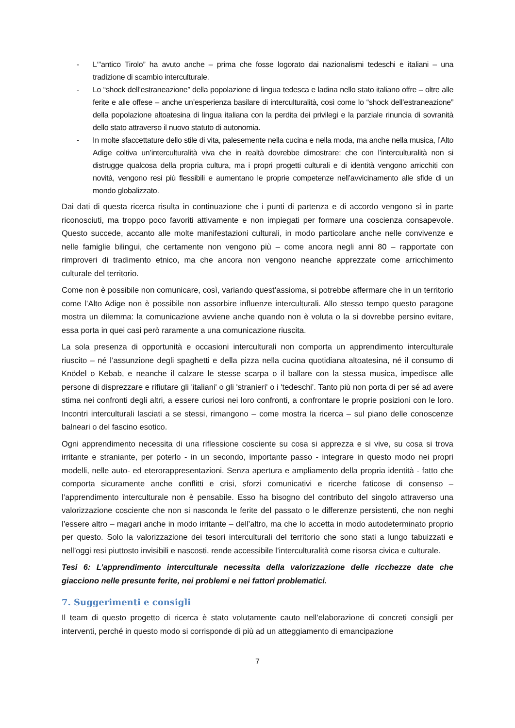- L‘”antico Tirolo” ha avuto anche – prima che fosse logorato dai nazionalismi tedeschi e italiani – una tradizione di scambio interculturale.
- Lo “shock dell’estraneazione” della popolazione di lingua tedesca e ladina nello stato italiano offre – oltre alle ferite e alle offese – anche un’esperienza basilare di interculturalità, così come lo “shock dell’estraneazione” della popolazione altoatesina di lingua italiana con la perdita dei privilegi e la parziale rinuncia di sovranità dello stato attraverso il nuovo statuto di autonomia.
- In molte sfaccettature dello stile di vita, palesemente nella cucina e nella moda, ma anche nella musica, l’Alto Adige coltiva un’interculturalità viva che in realtà dovrebbe dimostrare: che con l’interculturalità non si distrugge qualcosa della propria cultura, ma i propri progetti culturali e di identità vengono arricchiti con novità, vengono resi più flessibili e aumentano le proprie competenze nell’avvicinamento alle sfide di un mondo globalizzato.
Dai dati di questa ricerca risulta in continuazione che i punti di partenza e di accordo vengono sì in parte riconosciuti, ma troppo poco favoriti attivamente e non impiegati per formare una coscienza consapevole. Questo succede, accanto alle molte manifestazioni culturali, in modo particolare anche nelle convivenze e nelle famiglie bilingui, che certamente non vengono più – come ancora negli anni 80 – rapportate con rimproveri di tradimento etnico, ma che ancora non vengono neanche apprezzate come arricchimento culturale del territorio.
Come non è possibile non comunicare, così, variando quest’assioma, si potrebbe affermare che in un territorio come l’Alto Adige non è possibile non assorbire influenze interculturali. Allo stesso tempo questo paragone mostra un dilemma: la comunicazione avviene anche quando non è voluta o la si dovrebbe persino evitare, essa porta in quei casi però raramente a una comunicazione riuscita.
La sola presenza di opportunità e occasioni interculturali non comporta un apprendimento interculturale riuscito – né l’assunzione degli spaghetti e della pizza nella cucina quotidiana altoatesina, né il consumo di Knödel o Kebab, e neanche il calzare le stesse scarpa o il ballare con la stessa musica, impedisce alle persone di disprezzare e rifiutare gli 'italiani' o gli 'stranieri' o i 'tedeschi'. Tanto più non porta di per sé ad avere stima nei confronti degli altri, a essere curiosi nei loro confronti, a confrontare le proprie posizioni con le loro. Incontri interculturali lasciati a se stessi, rimangono – come mostra la ricerca – sul piano delle conoscenze balneari o del fascino esotico.
Ogni apprendimento necessita di una riflessione cosciente su cosa si apprezza e si vive, su cosa si trova irritante e straniante, per poterlo - in un secondo, importante passo - integrare in questo modo nei propri modelli, nelle auto- ed eterorappresentazioni. Senza apertura e ampliamento della propria identità - fatto che comporta sicuramente anche conflitti e crisi, sforzi comunicativi e ricerche faticose di consenso – l’apprendimento interculturale non è pensabile. Esso ha bisogno del contributo del singolo attraverso una valorizzazione cosciente che non si nasconda le ferite del passato o le differenze persistenti, che non neghi l’essere altro – magari anche in modo irritante – dell’altro, ma che lo accetta in modo autodeterminato proprio per questo. Solo la valorizzazione dei tesori interculturali del territorio che sono stati a lungo tabuizzati e nell’oggi resi piuttosto invisibili e nascosti, rende accessibile l’interculturalità come risorsa civica e culturale.
Tesi 6: L’apprendimento interculturale necessita della valorizzazione delle ricchezze date che giacciono nelle presunte ferite, nei problemi e nei fattori problematici.
7. Suggerimenti e consigli
Il team di questo progetto di ricerca è stato volutamente cauto nell’elaborazione di concreti consigli per interventi, perché in questo modo si corrisponde di più ad un atteggiamento di emancipazione
7